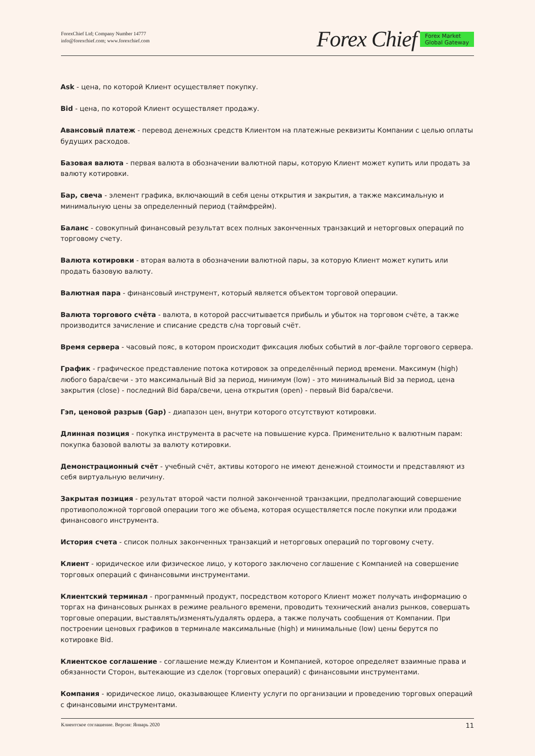ForexChief Ltd; Company Number 14777
info@forexchief.com; www.forexchief.com
Forex Chief Forex Market
Global Gateway
Ask - цена, по которой Клиент осуществляет покупку.
Bid - цена, по которой Клиент осуществляет продажу.
Авансовый платеж - перевод денежных средств Клиентом на платежные реквизиты Компании с целью оплаты будущих расходов.
Базовая валюта - первая валюта в обозначении валютной пары, которую Клиент может купить или продать за валюту котировки.
Бар, свеча - элемент графика, включающий в себя цены открытия и закрытия, а также максимальную и минимальную цены за определенный период (таймфрейм).
Баланс - совокупный финансовый результат всех полных законченных транзакций и неторговых операций по торговому счету.
Валюта котировки - вторая валюта в обозначении валютной пары, за которую Клиент может купить или продать базовую валюту.
Валютная пара - финансовый инструмент, который является объектом торговой операции.
Валюта торгового счёта - валюта, в которой рассчитывается прибыль и убыток на торговом счёте, а также производится зачисление и списание средств с/на торговый счёт.
Время сервера - часовый пояс, в котором происходит фиксация любых событий в лог-файле торгового сервера.
График - графическое представление потока котировок за определённый период времени. Максимум (high) любого бара/свечи - это максимальный Bid за период, минимум (low) - это минимальный Bid за период, цена закрытия (close) - последний Bid бара/свечи, цена открытия (open) - первый Bid бара/свечи.
Гэп, ценовой разрыв (Gap) - диапазон цен, внутри которого отсутствуют котировки.
Длинная позиция - покупка инструмента в расчете на повышение курса. Применительно к валютным парам: покупка базовой валюты за валюту котировки.
Демонстрационный счёт - учебный счёт, активы которого не имеют денежной стоимости и представляют из себя виртуальную величину.
Закрытая позиция - результат второй части полной законченной транзакции, предполагающий совершение противоположной торговой операции того же объема, которая осуществляется после покупки или продажи финансового инструмента.
История счета - список полных законченных транзакций и неторговых операций по торговому счету.
Клиент - юридическое или физическое лицо, у которого заключено соглашение с Компанией на совершение торговых операций с финансовыми инструментами.
Клиентский терминал - программный продукт, посредством которого Клиент может получать информацию о торгах на финансовых рынках в режиме реального времени, проводить технический анализ рынков, совершать торговые операции, выставлять/изменять/удалять ордера, а также получать сообщения от Компании. При построении ценовых графиков в терминале максимальные (high) и минимальные (low) цены берутся по котировке Bid.
Клиентское соглашение - соглашение между Клиентом и Компанией, которое определяет взаимные права и обязанности Сторон, вытекающие из сделок (торговых операций) с финансовыми инструментами.
Компания - юридическое лицо, оказывающее Клиенту услуги по организации и проведению торговых операций с финансовыми инструментами.
Клиентское соглашение. Версия: Январь 2020 11